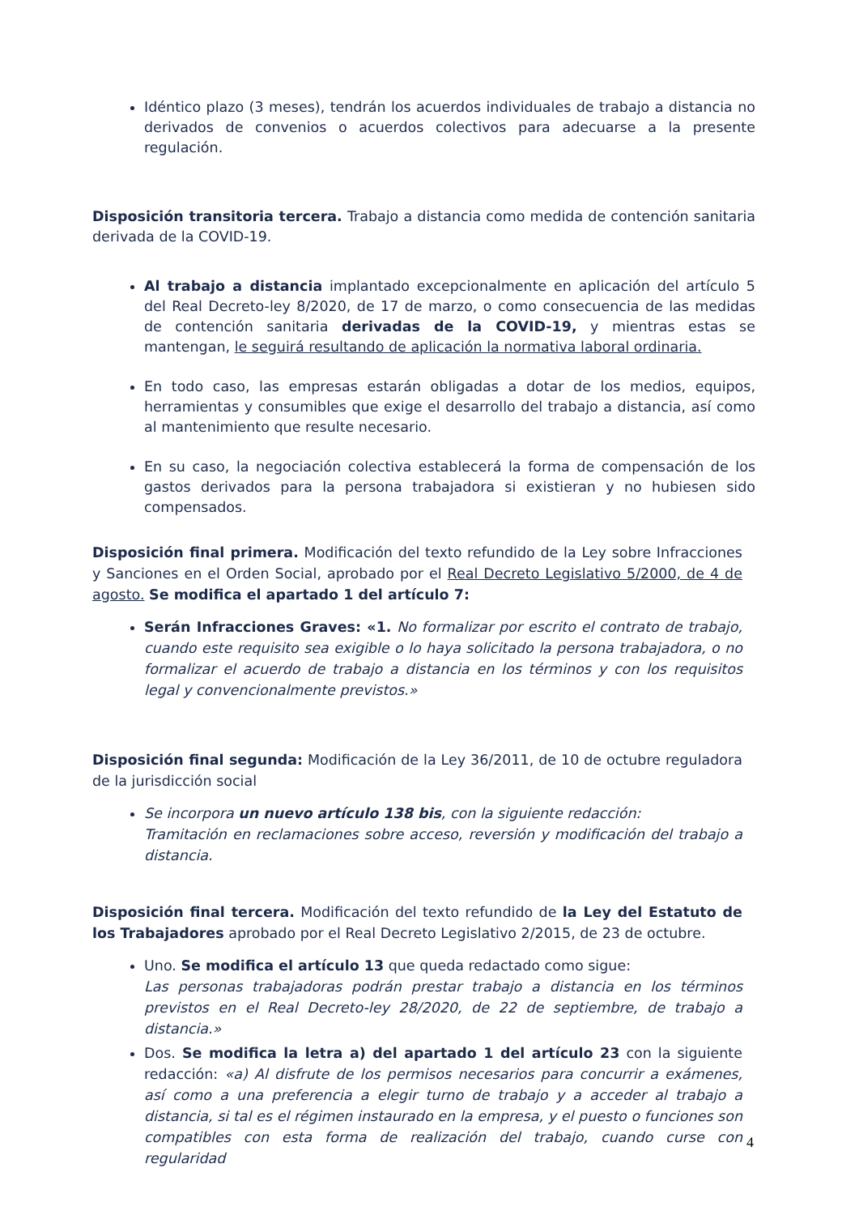Idéntico plazo (3 meses), tendrán los acuerdos individuales de trabajo a distancia no derivados de convenios o acuerdos colectivos para adecuarse a la presente regulación.
Disposición transitoria tercera. Trabajo a distancia como medida de contención sanitaria derivada de la COVID-19.
Al trabajo a distancia implantado excepcionalmente en aplicación del artículo 5 del Real Decreto-ley 8/2020, de 17 de marzo, o como consecuencia de las medidas de contención sanitaria derivadas de la COVID-19, y mientras estas se mantengan, le seguirá resultando de aplicación la normativa laboral ordinaria.
En todo caso, las empresas estarán obligadas a dotar de los medios, equipos, herramientas y consumibles que exige el desarrollo del trabajo a distancia, así como al mantenimiento que resulte necesario.
En su caso, la negociación colectiva establecerá la forma de compensación de los gastos derivados para la persona trabajadora si existieran y no hubiesen sido compensados.
Disposición final primera. Modificación del texto refundido de la Ley sobre Infracciones y Sanciones en el Orden Social, aprobado por el Real Decreto Legislativo 5/2000, de 4 de agosto. Se modifica el apartado 1 del artículo 7:
Serán Infracciones Graves: «1. No formalizar por escrito el contrato de trabajo, cuando este requisito sea exigible o lo haya solicitado la persona trabajadora, o no formalizar el acuerdo de trabajo a distancia en los términos y con los requisitos legal y convencionalmente previstos.»
Disposición final segunda: Modificación de la Ley 36/2011, de 10 de octubre reguladora de la jurisdicción social
Se incorpora un nuevo artículo 138 bis, con la siguiente redacción:
Tramitación en reclamaciones sobre acceso, reversión y modificación del trabajo a distancia.
Disposición final tercera. Modificación del texto refundido de la Ley del Estatuto de los Trabajadores aprobado por el Real Decreto Legislativo 2/2015, de 23 de octubre.
Uno. Se modifica el artículo 13 que queda redactado como sigue:
Las personas trabajadoras podrán prestar trabajo a distancia en los términos previstos en el Real Decreto-ley 28/2020, de 22 de septiembre, de trabajo a distancia.»
Dos. Se modifica la letra a) del apartado 1 del artículo 23 con la siguiente redacción: «a) Al disfrute de los permisos necesarios para concurrir a exámenes, así como a una preferencia a elegir turno de trabajo y a acceder al trabajo a distancia, si tal es el régimen instaurado en la empresa, y el puesto o funciones son compatibles con esta forma de realización del trabajo, cuando curse con regularidad
4